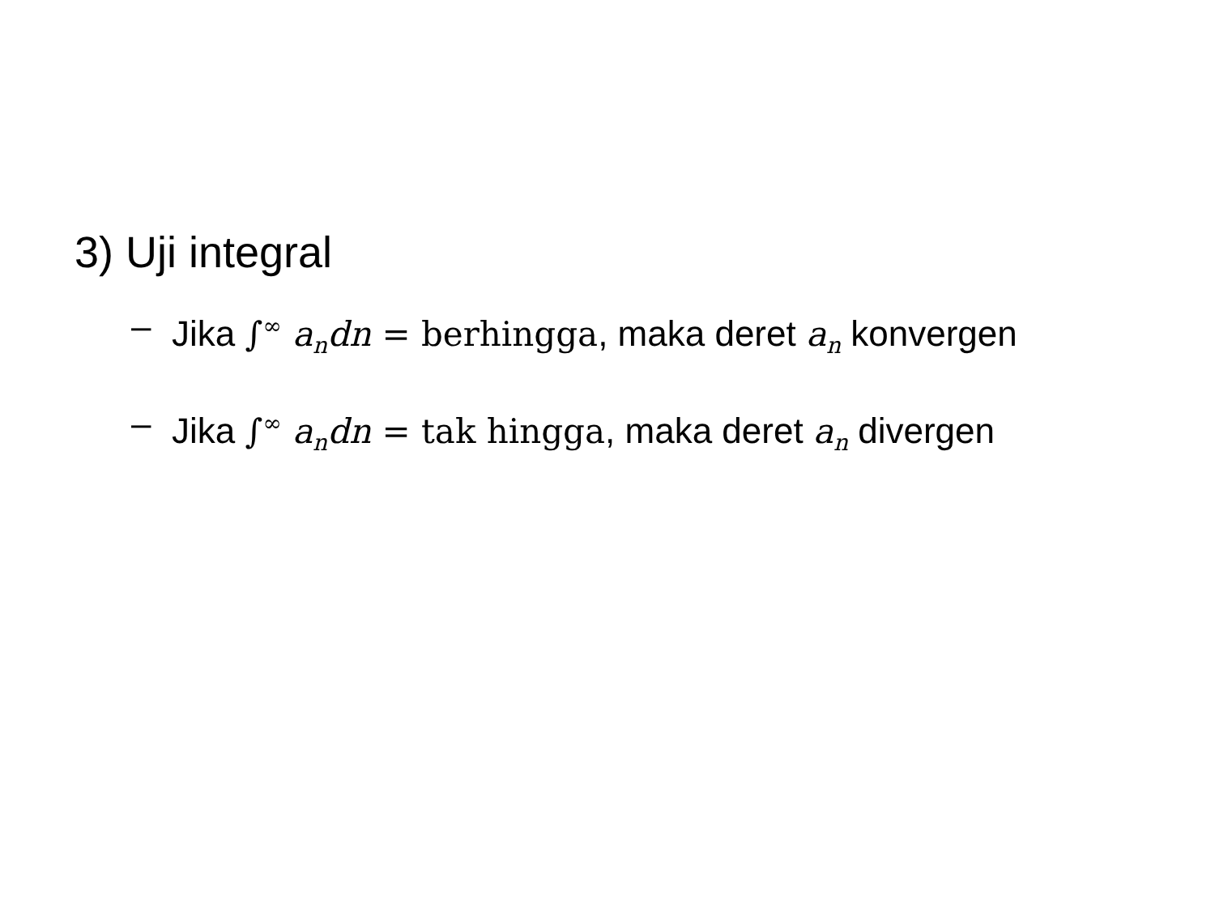3) Uji integral
– Jika ∫<sup>∞</sup> a<sub>n</sub>dn = berhingga, maka deret a<sub>n</sub> konvergen
– Jika ∫<sup>∞</sup> a<sub>n</sub>dn = tak hingga, maka deret a<sub>n</sub> divergen